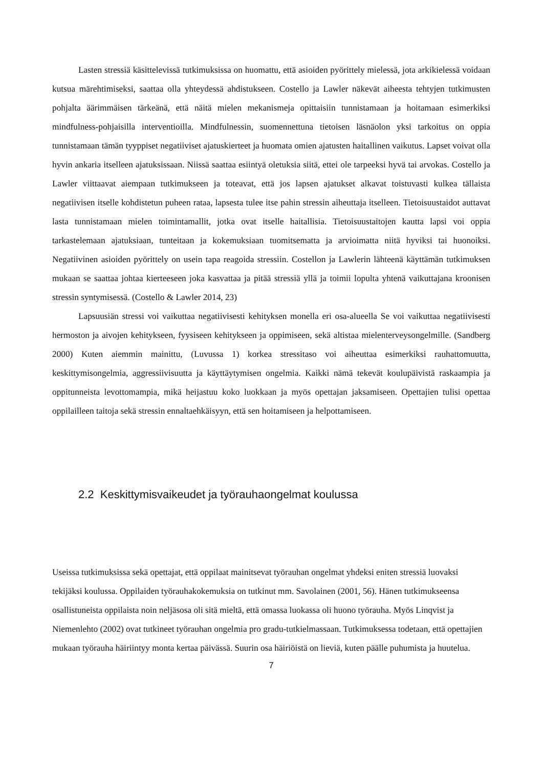Lasten stressiä käsittelevissä tutkimuksissa on huomattu, että asioiden pyörittely mielessä, jota arkikielessä voidaan kutsua märehtimiseksi, saattaa olla yhteydessä ahdistukseen. Costello ja Lawler näkevät aiheesta tehtyjen tutkimusten pohjalta äärimmäisen tärkeänä, että näitä mielen mekanismeja opittaisiin tunnistamaan ja hoitamaan esimerkiksi mindfulness-pohjaisilla interventioilla. Mindfulnessin, suomennettuna tietoisen läsnäolon yksi tarkoitus on oppia tunnistamaan tämän tyyppiset negatiiviset ajatuskierteet ja huomata omien ajatusten haitallinen vaikutus. Lapset voivat olla hyvin ankaria itselleen ajatuksissaan. Niissä saattaa esiintyä oletuksia siitä, ettei ole tarpeeksi hyvä tai arvokas. Costello ja Lawler viittaavat aiempaan tutkimukseen ja toteavat, että jos lapsen ajatukset alkavat toistuvasti kulkea tällaista negatiivisen itselle kohdistetun puheen rataa, lapsesta tulee itse pahin stressin aiheuttaja itselleen. Tietoisuustaidot auttavat lasta tunnistamaan mielen toimintamallit, jotka ovat itselle haitallisia. Tietoisuustaitojen kautta lapsi voi oppia tarkastelemaan ajatuksiaan, tunteitaan ja kokemuksiaan tuomitsematta ja arvioimatta niitä hyviksi tai huonoiksi. Negatiivinen asioiden pyörittely on usein tapa reagoida stressiin. Costellon ja Lawlerin lähteenä käyttämän tutkimuksen mukaan se saattaa johtaa kierteeseen joka kasvattaa ja pitää stressiä yllä ja toimii lopulta yhtenä vaikuttajana kroonisen stressin syntymisessä. (Costello & Lawler 2014, 23)
Lapsuusiän stressi voi vaikuttaa negatiivisesti kehityksen monella eri osa-alueella Se voi vaikuttaa negatiivisesti hermoston ja aivojen kehitykseen, fyysiseen kehitykseen ja oppimiseen, sekä altistaa mielenterveysongelmille. (Sandberg 2000) Kuten aiemmin mainittu, (Luvussa 1) korkea stressitaso voi aiheuttaa esimerkiksi rauhattomuutta, keskittymisongelmia, aggressiivisuutta ja käyttäytymisen ongelmia. Kaikki nämä tekevät koulupäivistä raskaampia ja oppitunneista levottomampia, mikä heijastuu koko luokkaan ja myös opettajan jaksamiseen. Opettajien tulisi opettaa oppilailleen taitoja sekä stressin ennaltaehkäisyyn, että sen hoitamiseen ja helpottamiseen.
2.2 Keskittymisvaikeudet ja työrauhaongelmat koulussa
Useissa tutkimuksissa sekä opettajat, että oppilaat mainitsevat työrauhan ongelmat yhdeksi eniten stressiä luovaksi tekijäksi koulussa. Oppilaiden työrauhakokemuksia on tutkinut mm. Savolainen (2001, 56). Hänen tutkimukseensa osallistuneista oppilaista noin neljäsosa oli sitä mieltä, että omassa luokassa oli huono työrauha. Myös Linqvist ja Niemenlehto (2002) ovat tutkineet työrauhan ongelmia pro gradu-tutkielmassaan. Tutkimuksessa todetaan, että opettajien mukaan työrauha häiriintyy monta kertaa päivässä. Suurin osa häiriöistä on lieviä, kuten päälle puhumista ja huutelua.
7